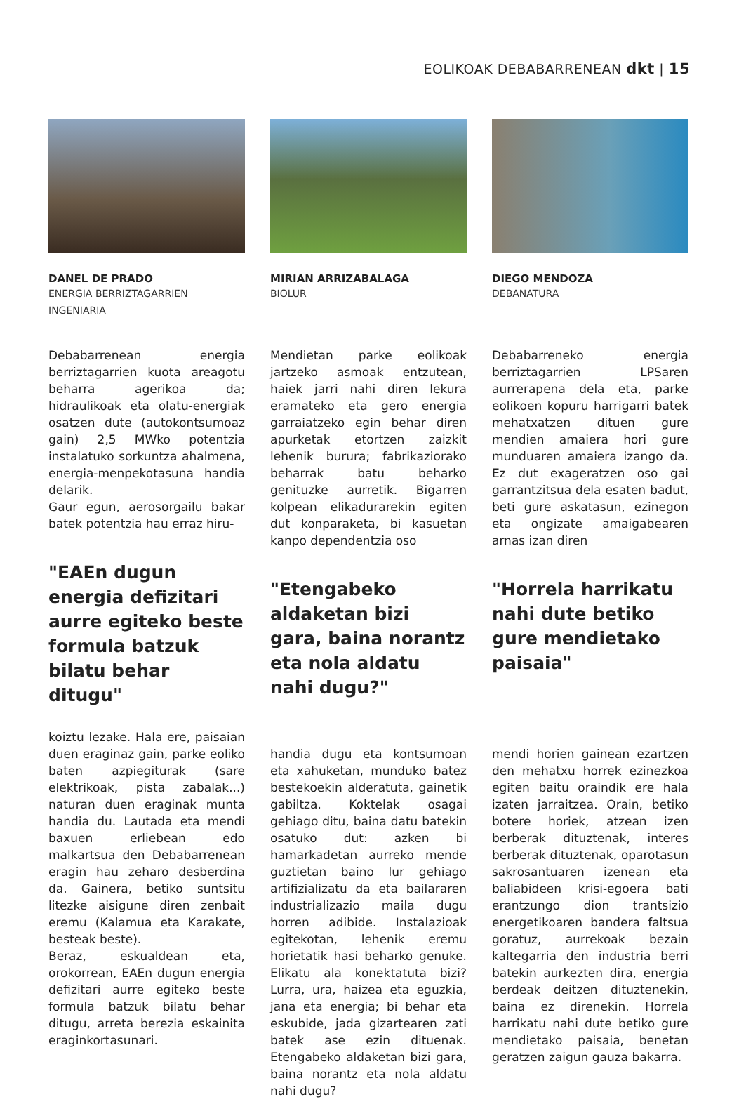EOLIKOAK DEBABARRENEAN dkt | 15
DANEL DE PRADO
ENERGIA BERRIZTAGARRIEN INGENIARIA
Debabarrenean energia berriztagarrien kuota areagotu beharra agerikoa da; hidraulikoak eta olatu-energiak osatzen dute (autokontsumoaz gain) 2,5 MWko potentzia instalatuko sorkuntza ahalmena, energia-menpekotasuna handia delarik.
Gaur egun, aerosorgailu bakar batek potentzia hau erraz hiru-
"EAEn dugun energia defizitari aurre egiteko beste formula batzuk bilatu behar ditugu"
koiztu lezake. Hala ere, paisaian duen eraginaz gain, parke eoliko baten azpiegiturak (sare elektrikoak, pista zabalak...) naturan duen eraginak munta handia du. Lautada eta mendi baxuen erliebean edo malkartsua den Debabarrenean eragin hau zeharo desberdina da. Gainera, betiko suntsitu litezke aisigune diren zenbait eremu (Kalamua eta Karakate, besteak beste).
Beraz, eskualdean eta, orokorrean, EAEn dugun energia defizitari aurre egiteko beste formula batzuk bilatu behar ditugu, arreta berezia eskainita eraginkortasunari.
MIRIAN ARRIZABALAGA
BIOLUR
Mendietan parke eolikoak jartzeko asmoak entzutean, haiek jarri nahi diren lekura eramateko eta gero energia garraiatzeko egin behar diren apurketak etortzen zaizkit lehenik burura; fabrikaziorako beharrak batu beharko genituzke aurretik. Bigarren kolpean elikadurarekin egiten dut konparaketa, bi kasuetan kanpo dependentzia oso
"Etengabeko aldaketan bizi gara, baina norantz eta nola aldatu nahi dugu?"
handia dugu eta kontsumoan eta xahuketan, munduko batez bestekoekin alderatuta, gainetik gabiltza. Koktelak osagai gehiago ditu, baina datu batekin osatuko dut: azken bi hamarkadetan aurreko mende guztietan baino lur gehiago artifizializatu da eta bailararen industrializazio maila dugu horren adibide. Instalazioak egitekotan, lehenik eremu horietatik hasi beharko genuke. Elikatu ala konektatuta bizi? Lurra, ura, haizea eta eguzkia, jana eta energia; bi behar eta eskubide, jada gizartearen zati batek ase ezin dituenak. Etengabeko aldaketan bizi gara, baina norantz eta nola aldatu nahi dugu?
DIEGO MENDOZA
DEBANATURA
Debabarreneko energia berriztagarrien LPSaren aurrerapena dela eta, parke eolikoen kopuru harrigarri batek mehatxatzen dituen gure mendien amaiera hori gure munduaren amaiera izango da. Ez dut exageratzen oso gai garrantzitsua dela esaten badut, beti gure askatasun, ezinegon eta ongizate amaigabearen arnas izan diren
"Horrela harrikatu nahi dute betiko gure mendietako paisaia"
mendi horien gainean ezartzen den mehatxu horrek ezinezkoa egiten baitu oraindik ere hala izaten jarraitzea. Orain, betiko botere horiek, atzean izen berberak dituztenak, interes berberak dituztenak, oparotasun sakrosantuaren izenean eta baliabideen krisi-egoera bati erantzungo dion trantsizio energetikoaren bandera faltsua goratuz, aurrekoak bezain kaltegarria den industria berri batekin aurkezten dira, energia berdeak deitzen dituztenekin, baina ez direnekin. Horrela harrikatu nahi dute betiko gure mendietako paisaia, benetan geratzen zaigun gauza bakarra.